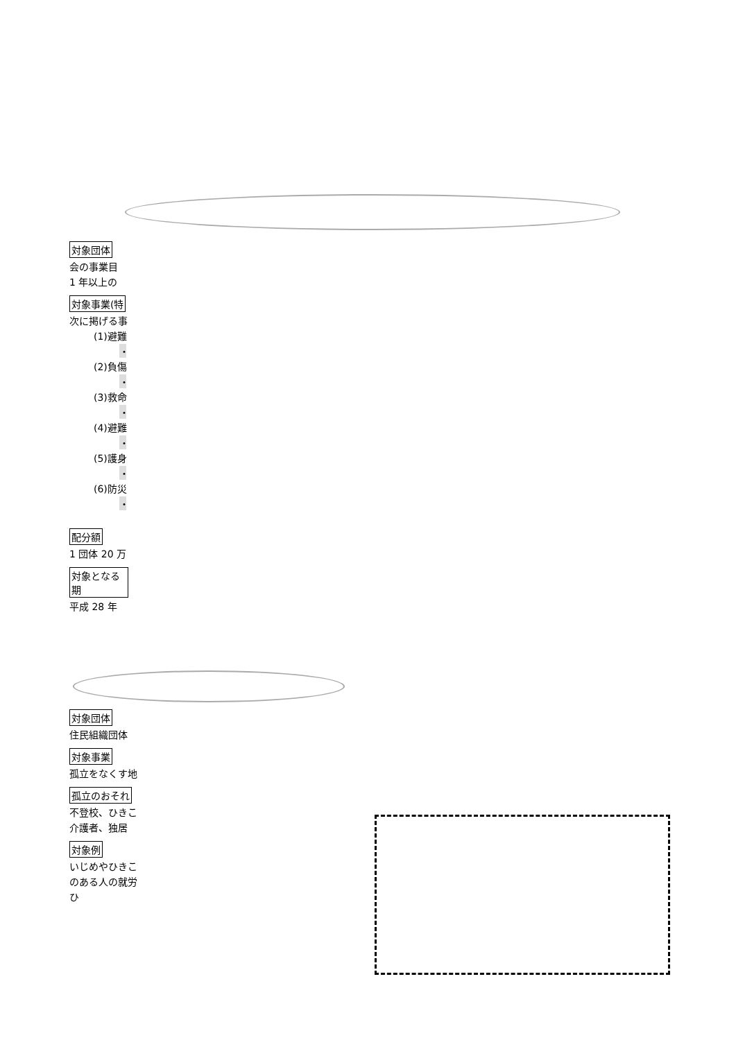対象団体
会の事業目
1 年以上の
対象事業(特
次に掲げる事
(1)避難
・
(2)負傷
・
(3)救命
・
(4)避難
・
(5)護身
・
(6)防災
・
配分額
1 団体 20 万
対象となる期
平成 28 年
対象団体
住民組織団体
対象事業
孤立をなくす地
孤立のおそれ
不登校、ひきこ
介護者、独居
対象例
いじめやひきこ
のある人の就労
ひ